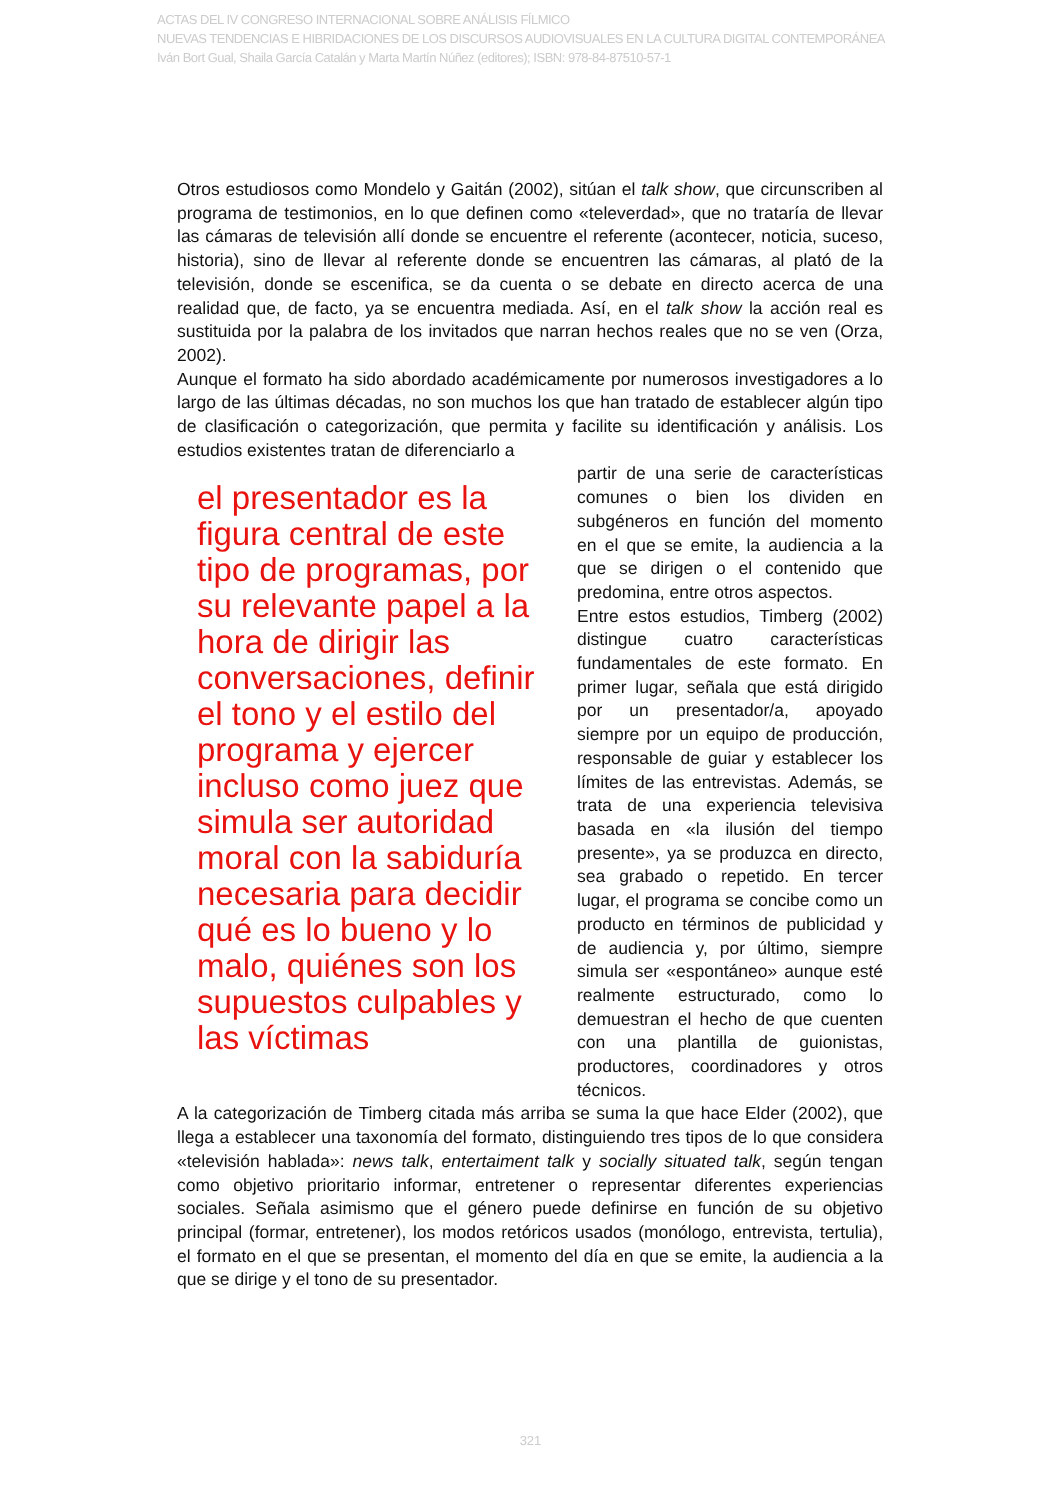ACTAS DEL IV CONGRESO INTERNACIONAL SOBRE ANÁLISIS FÍLMICO
NUEVAS TENDENCIAS E HIBRIDACIONES DE LOS DISCURSOS AUDIOVISUALES EN LA CULTURA DIGITAL CONTEMPORÁNEA
Iván Bort Gual, Shaila García Catalán y Marta Martín Núñez (editores); ISBN: 978-84-87510-57-1
Otros estudiosos como Mondelo y Gaitán (2002), sitúan el talk show, que circunscriben al programa de testimonios, en lo que definen como «televerdad», que no trataría de llevar las cámaras de televisión allí donde se encuentre el referente (acontecer, noticia, suceso, historia), sino de llevar al referente donde se encuentren las cámaras, al plató de la televisión, donde se escenifica, se da cuenta o se debate en directo acerca de una realidad que, de facto, ya se encuentra mediada. Así, en el talk show la acción real es sustituida por la palabra de los invitados que narran hechos reales que no se ven (Orza, 2002).
Aunque el formato ha sido abordado académicamente por numerosos investigadores a lo largo de las últimas décadas, no son muchos los que han tratado de establecer algún tipo de clasificación o categorización, que permita y facilite su identificación y análisis. Los estudios existentes tratan de diferenciarlo a
el presentador es la figura central de este tipo de programas, por su relevante papel a la hora de dirigir las conversaciones, definir el tono y el estilo del programa y ejercer incluso como juez que simula ser autoridad moral con la sabiduría necesaria para decidir qué es lo bueno y lo malo, quiénes son los supuestos culpables y las víctimas
partir de una serie de características comunes o bien los dividen en subgéneros en función del momento en el que se emite, la audiencia a la que se dirigen o el contenido que predomina, entre otros aspectos.
Entre estos estudios, Timberg (2002) distingue cuatro características fundamentales de este formato. En primer lugar, señala que está dirigido por un presentador/a, apoyado siempre por un equipo de producción, responsable de guiar y establecer los límites de las entrevistas. Además, se trata de una experiencia televisiva basada en «la ilusión del tiempo presente», ya se produzca en directo, sea grabado o repetido. En tercer lugar, el programa se concibe como un producto en términos de publicidad y de audiencia y, por último, siempre simula ser «espontáneo» aunque esté realmente estructurado, como lo demuestran el hecho de que cuenten con una plantilla de guionistas, productores, coordinadores y otros técnicos.
A la categorización de Timberg citada más arriba se suma la que hace Elder (2002), que llega a establecer una taxonomía del formato, distinguiendo tres tipos de lo que considera «televisión hablada»: news talk, entertaiment talk y socially situated talk, según tengan como objetivo prioritario informar, entretener o representar diferentes experiencias sociales. Señala asimismo que el género puede definirse en función de su objetivo principal (formar, entretener), los modos retóricos usados (monólogo, entrevista, tertulia), el formato en el que se presentan, el momento del día en que se emite, la audiencia a la que se dirige y el tono de su presentador.
321